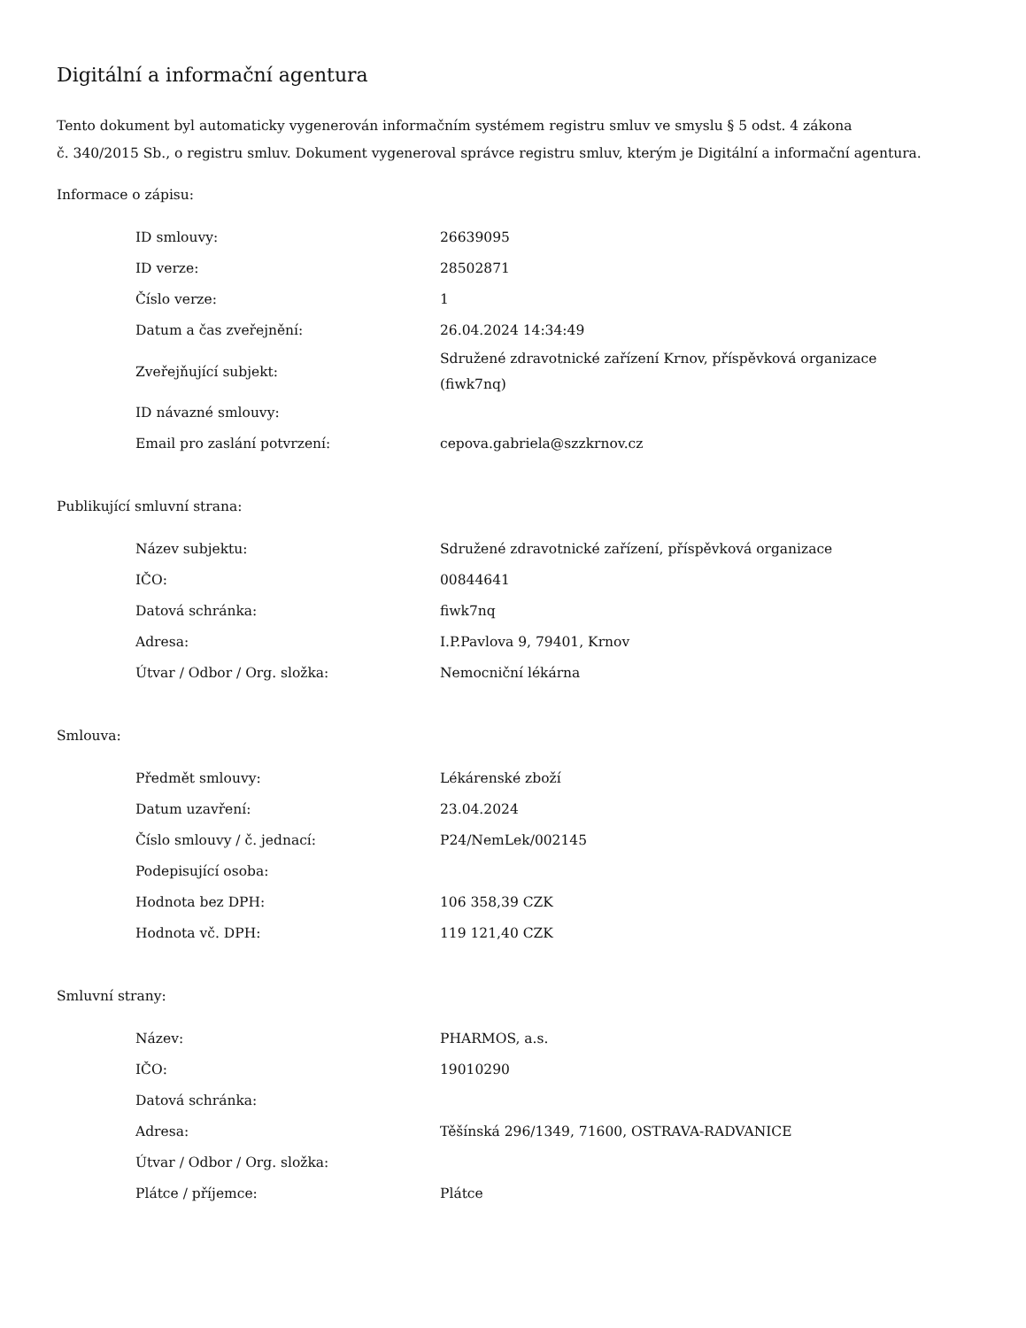Digitální a informační agentura
Tento dokument byl automaticky vygenerován informačním systémem registru smluv ve smyslu § 5 odst. 4 zákona
č. 340/2015 Sb., o registru smluv. Dokument vygeneroval správce registru smluv, kterým je Digitální a informační agentura.
Informace o zápisu:
| ID smlouvy: | 26639095 |
| ID verze: | 28502871 |
| Číslo verze: | 1 |
| Datum a čas zveřejnění: | 26.04.2024 14:34:49 |
| Zveřejňující subjekt: | Sdružené zdravotnické zařízení Krnov, příspěvková organizace (fiwk7nq) |
| ID návazné smlouvy: | |
| Email pro zaslání potvrzení: | cepova.gabriela@szzkrnov.cz |
Publikující smluvní strana:
| Název subjektu: | Sdružené zdravotnické zařízení, příspěvková organizace |
| IČO: | 00844641 |
| Datová schránka: | fiwk7nq |
| Adresa: | I.P.Pavlova 9, 79401, Krnov |
| Útvar / Odbor / Org. složka: | Nemocniční lékárna |
Smlouva:
| Předmět smlouvy: | Lékárenské zboží |
| Datum uzavření: | 23.04.2024 |
| Číslo smlouvy / č. jednací: | P24/NemLek/002145 |
| Podepisující osoba: | |
| Hodnota bez DPH: | 106 358,39 CZK |
| Hodnota vč. DPH: | 119 121,40 CZK |
Smluvní strany:
| Název: | PHARMOS, a.s. |
| IČO: | 19010290 |
| Datová schránka: | |
| Adresa: | Těšínská 296/1349, 71600, OSTRAVA-RADVANICE |
| Útvar / Odbor / Org. složka: | |
| Plátce / příjemce: | Plátce |